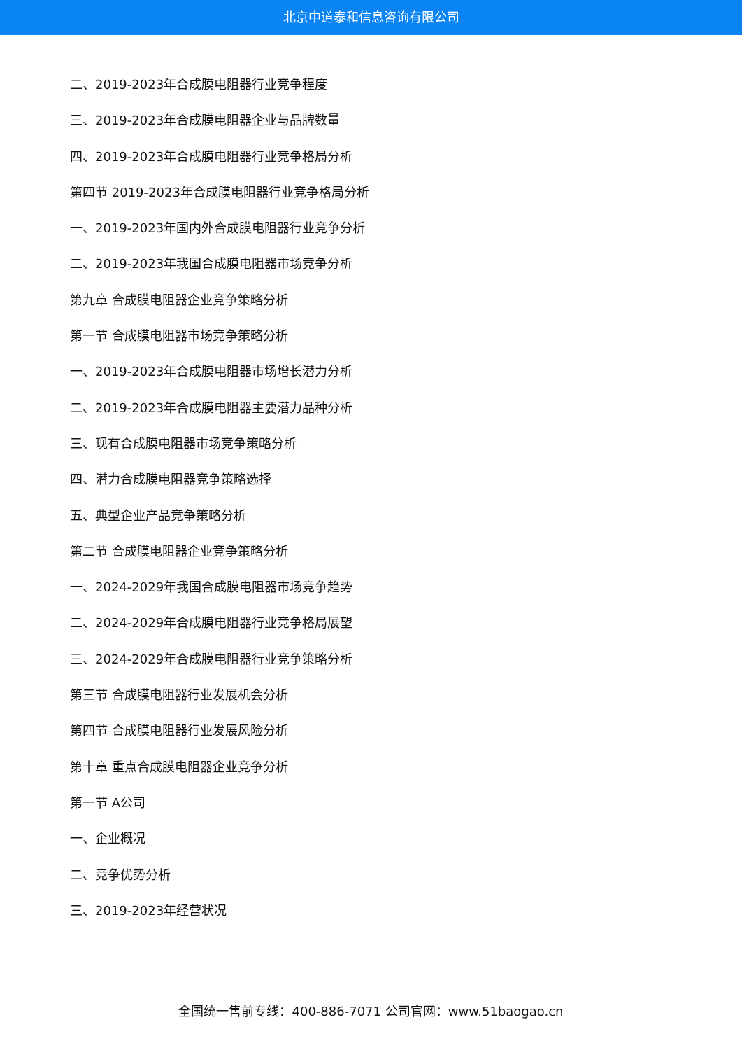北京中道泰和信息咨询有限公司
二、2019-2023年合成膜电阻器行业竞争程度
三、2019-2023年合成膜电阻器企业与品牌数量
四、2019-2023年合成膜电阻器行业竞争格局分析
第四节 2019-2023年合成膜电阻器行业竞争格局分析
一、2019-2023年国内外合成膜电阻器行业竞争分析
二、2019-2023年我国合成膜电阻器市场竞争分析
第九章 合成膜电阻器企业竞争策略分析
第一节 合成膜电阻器市场竞争策略分析
一、2019-2023年合成膜电阻器市场增长潜力分析
二、2019-2023年合成膜电阻器主要潜力品种分析
三、现有合成膜电阻器市场竞争策略分析
四、潜力合成膜电阻器竞争策略选择
五、典型企业产品竞争策略分析
第二节 合成膜电阻器企业竞争策略分析
一、2024-2029年我国合成膜电阻器市场竞争趋势
二、2024-2029年合成膜电阻器行业竞争格局展望
三、2024-2029年合成膜电阻器行业竞争策略分析
第三节 合成膜电阻器行业发展机会分析
第四节 合成膜电阻器行业发展风险分析
第十章 重点合成膜电阻器企业竞争分析
第一节 A公司
一、企业概况
二、竞争优势分析
三、2019-2023年经营状况
全国统一售前专线：400-886-7071 公司官网：www.51baogao.cn